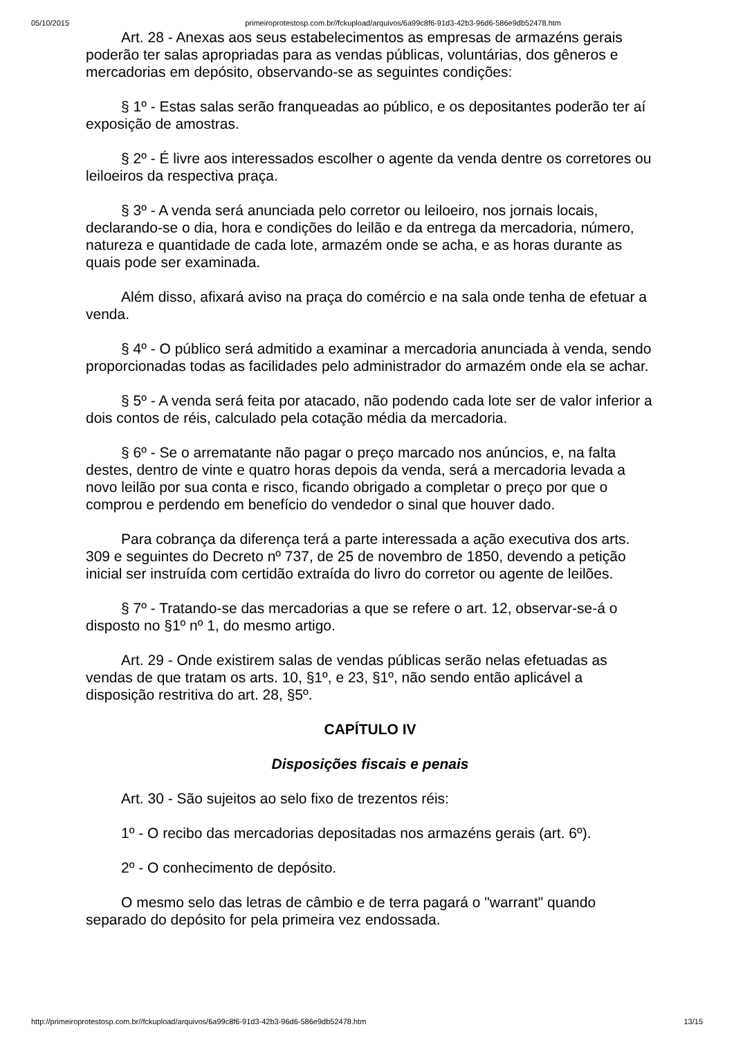05/10/2015 primeiroprotestosp.com.br//fckupload/arquivos/6a99c8f6-91d3-42b3-96d6-586e9db52478.htm
Art. 28 - Anexas aos seus estabelecimentos as empresas de armazéns gerais poderão ter salas apropriadas para as vendas públicas, voluntárias, dos gêneros e mercadorias em depósito, observando-se as seguintes condições:
§ 1º - Estas salas serão franqueadas ao público, e os depositantes poderão ter aí exposição de amostras.
§ 2º - É livre aos interessados escolher o agente da venda dentre os corretores ou leiloeiros da respectiva praça.
§ 3º - A venda será anunciada pelo corretor ou leiloeiro, nos jornais locais, declarando-se o dia, hora e condições do leilão e da entrega da mercadoria, número, natureza e quantidade de cada lote, armazém onde se acha, e as horas durante as quais pode ser examinada.
Além disso, afixará aviso na praça do comércio e na sala onde tenha de efetuar a venda.
§ 4º - O público será admitido a examinar a mercadoria anunciada à venda, sendo proporcionadas todas as facilidades pelo administrador do armazém onde ela se achar.
§ 5º - A venda será feita por atacado, não podendo cada lote ser de valor inferior a dois contos de réis, calculado pela cotação média da mercadoria.
§ 6º - Se o arrematante não pagar o preço marcado nos anúncios, e, na falta destes, dentro de vinte e quatro horas depois da venda, será a mercadoria levada a novo leilão por sua conta e risco, ficando obrigado a completar o preço por que o comprou e perdendo em benefício do vendedor o sinal que houver dado.
Para cobrança da diferença terá a parte interessada a ação executiva dos arts. 309 e seguintes do Decreto nº 737, de 25 de novembro de 1850, devendo a petição inicial ser instruída com certidão extraída do livro do corretor ou agente de leilões.
§ 7º - Tratando-se das mercadorias a que se refere o art. 12, observar-se-á o disposto no §1º nº 1, do mesmo artigo.
Art. 29 - Onde existirem salas de vendas públicas serão nelas efetuadas as vendas de que tratam os arts. 10, §1º, e 23, §1º, não sendo então aplicável a disposição restritiva do art. 28, §5º.
CAPÍTULO IV
Disposições fiscais e penais
Art. 30 - São sujeitos ao selo fixo de trezentos réis:
1º - O recibo das mercadorias depositadas nos armazéns gerais (art. 6º).
2º - O conhecimento de depósito.
O mesmo selo das letras de câmbio e de terra pagará o "warrant" quando separado do depósito for pela primeira vez endossada.
http://primeiroprotestosp.com.br//fckupload/arquivos/6a99c8f6-91d3-42b3-96d6-586e9db52478.htm 13/15